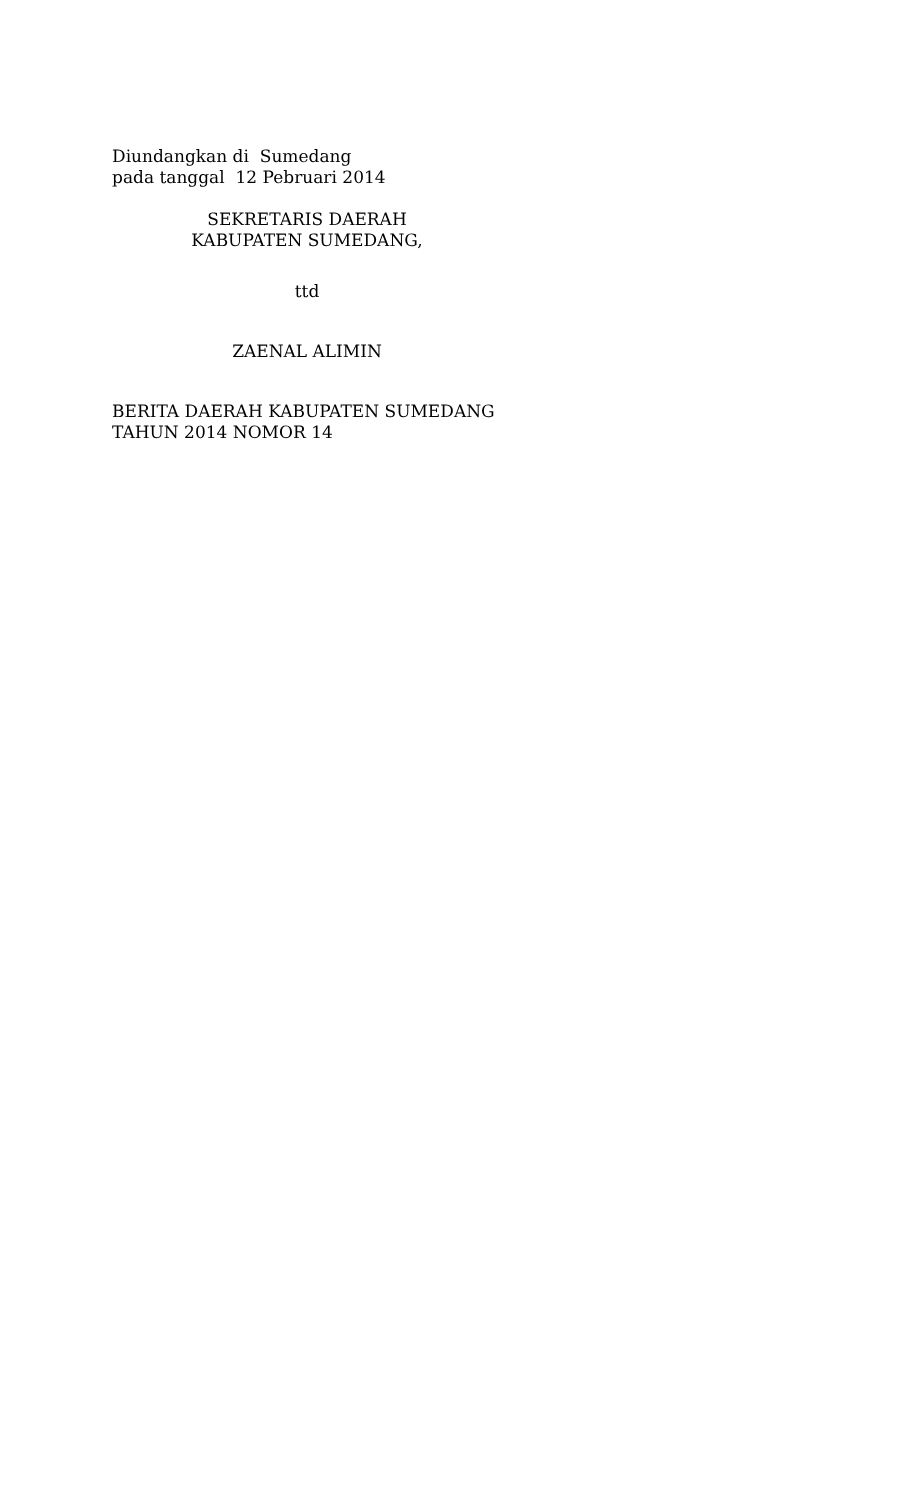Diundangkan di Sumedang
pada tanggal 12 Pebruari 2014
SEKRETARIS DAERAH
KABUPATEN SUMEDANG,
ttd
ZAENAL ALIMIN
BERITA DAERAH KABUPATEN SUMEDANG
TAHUN 2014 NOMOR 14